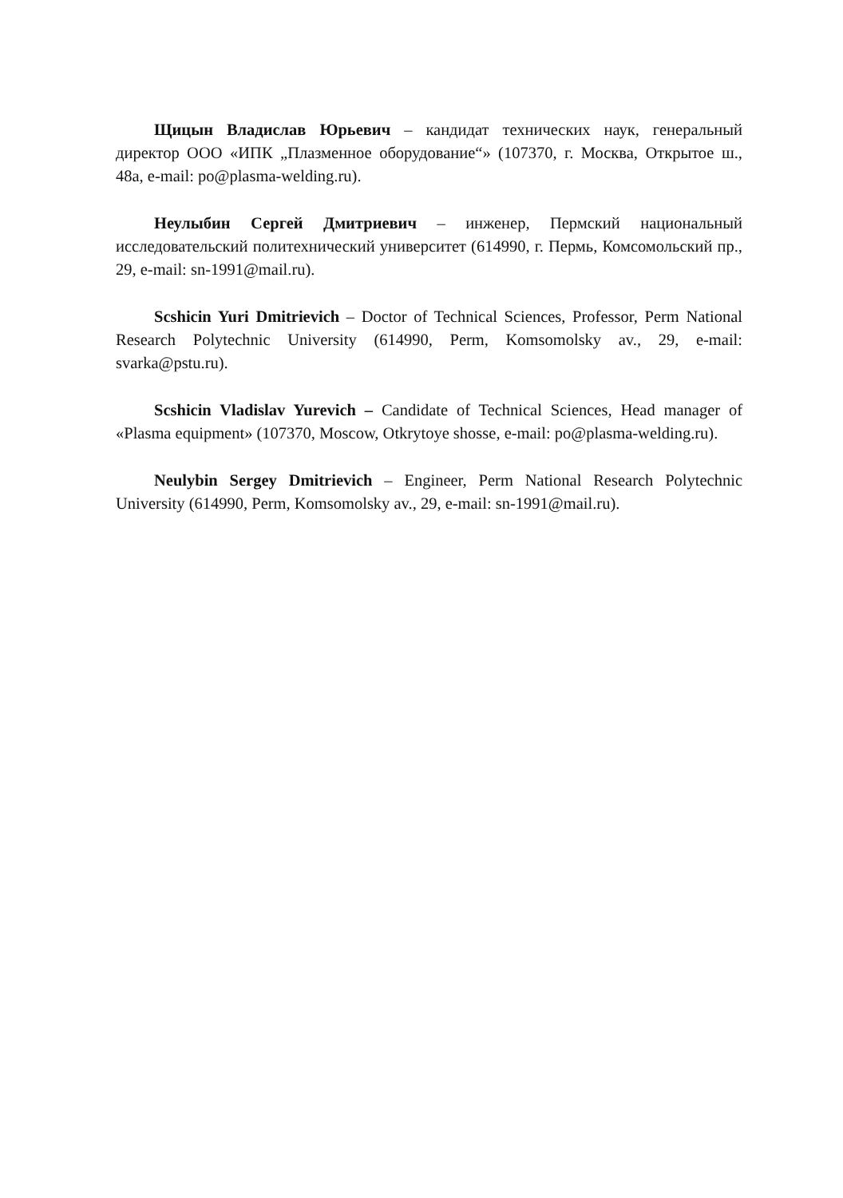Щицын Владислав Юрьевич – кандидат технических наук, генеральный директор ООО «ИПК „Плазменное оборудование“» (107370, г. Москва, Открытое ш., 48а, e-mail: po@plasma-welding.ru).
Неулыбин Сергей Дмитриевич – инженер, Пермский национальный исследовательский политехнический университет (614990, г. Пермь, Комсомольский пр., 29, e-mail: sn-1991@mail.ru).
Scshicin Yuri Dmitrievich – Doctor of Technical Sciences, Professor, Perm National Research Polytechnic University (614990, Perm, Komsomolsky av., 29, e-mail: svarka@pstu.ru).
Scshicin Vladislav Yurevich – Candidate of Technical Sciences, Head manager of «Plasma equipment» (107370, Moscow, Otkrytoye shosse, e-mail: po@plasma-welding.ru).
Neulybin Sergey Dmitrievich – Engineer, Perm National Research Polytechnic University (614990, Perm, Komsomolsky av., 29, e-mail: sn-1991@mail.ru).